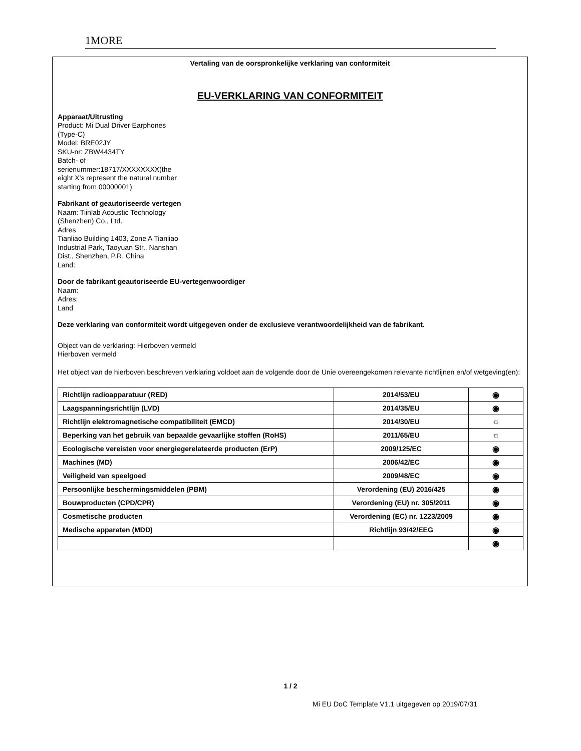1MORE
Vertaling van de oorspronkelijke verklaring van conformiteit
EU-VERKLARING VAN CONFORMITEIT
Apparaat/Uitrusting
Product: Mi Dual Driver Earphones (Type-C)
Model: BRE02JY
SKU-nr: ZBW4434TY
Batch- of serienummer:18717/XXXXXXXX(the eight X’s represent the natural number starting from 00000001)
Fabrikant of geautoriseerde vertegen
Naam: Tiinlab Acoustic Technology (Shenzhen) Co., Ltd.
Adres
Tianliao Building 1403, Zone A Tianliao Industrial Park, Taoyuan Str., Nanshan Dist., Shenzhen, P.R. China
Land:
Door de fabrikant geautoriseerde EU-vertegenwoordiger
Naam:
Adres:
Land
Deze verklaring van conformiteit wordt uitgegeven onder de exclusieve verantwoordelijkheid van de fabrikant.
Object van de verklaring: Hierboven vermeld
Hierboven vermeld
Het object van de hierboven beschreven verklaring voldoet aan de volgende door de Unie overeengekomen relevante richtlijnen en/of wetgeving(en):
| Richtlijn radioapparatuur (RED) | 2014/53/EU | ◉ |
| Laagspanningsrichtlijn (LVD) | 2014/35/EU | ◉ |
| Richtlijn elektromagnetische compatibiliteit (EMCD) | 2014/30/EU | ☼ |
| Beperking van het gebruik van bepaalde gevaarlijke stoffen (RoHS) | 2011/65/EU | ☼ |
| Ecologische vereisten voor energiegerelateerde producten (ErP) | 2009/125/EC | ◉ |
| Machines (MD) | 2006/42/EC | ◉ |
| Veiligheid van speelgoed | 2009/48/EC | ◉ |
| Persoonlijke beschermingsmiddelen (PBM) | Verordening (EU) 2016/425 | ◉ |
| Bouwproducten (CPD/CPR) | Verordening (EU) nr. 305/2011 | ◉ |
| Cosmetische producten | Verordening (EC) nr. 1223/2009 | ◉ |
| Medische apparaten (MDD) | Richtlijn 93/42/EEG | ◉ |
| | | ◉ |
1 / 2
Mi EU DoC Template V1.1 uitgegeven op 2019/07/31